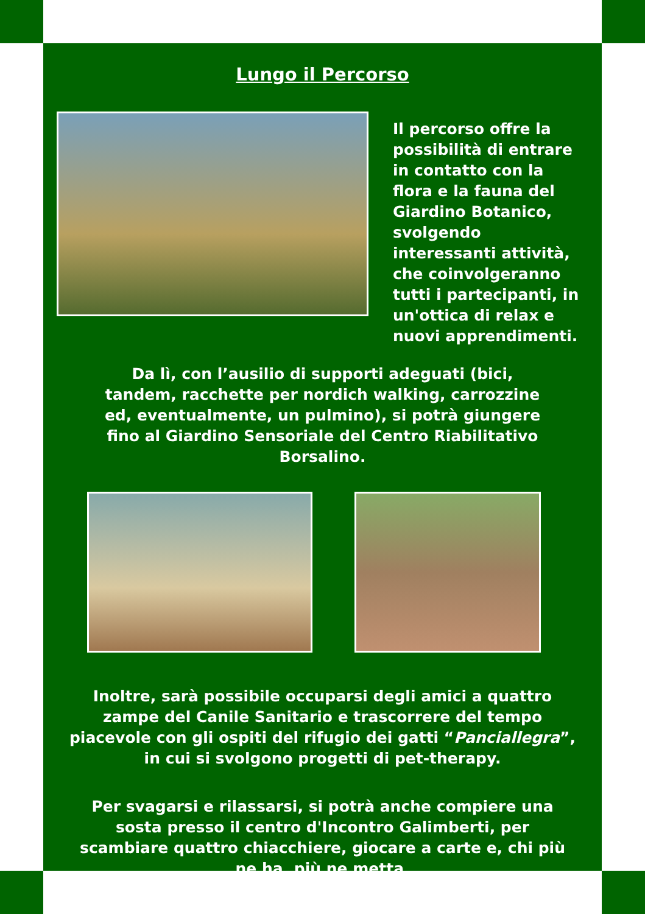Lungo il Percorso
Il percorso offre la possibilità di entrare in contatto con la flora e la fauna del Giardino Botanico, svolgendo interessanti attività, che coinvolgeranno tutti i partecipanti, in un'ottica di relax e nuovi apprendimenti.
Da lì, con l’ausilio di supporti adeguati (bici, tandem, racchette per nordich walking, carrozzine ed, eventualmente, un pulmino), si potrà giungere fino al Giardino Sensoriale del Centro Riabilitativo Borsalino.
Inoltre, sarà possibile occuparsi degli amici a quattro zampe del Canile Sanitario e trascorrere del tempo piacevole con gli ospiti del rifugio dei gatti “Panciallegra”, in cui si svolgono progetti di pet-therapy.
Per svagarsi e rilassarsi, si potrà anche compiere una sosta presso il centro d'Incontro Galimberti, per scambiare quattro chiacchiere, giocare a carte e, chi più ne ha, più ne metta.